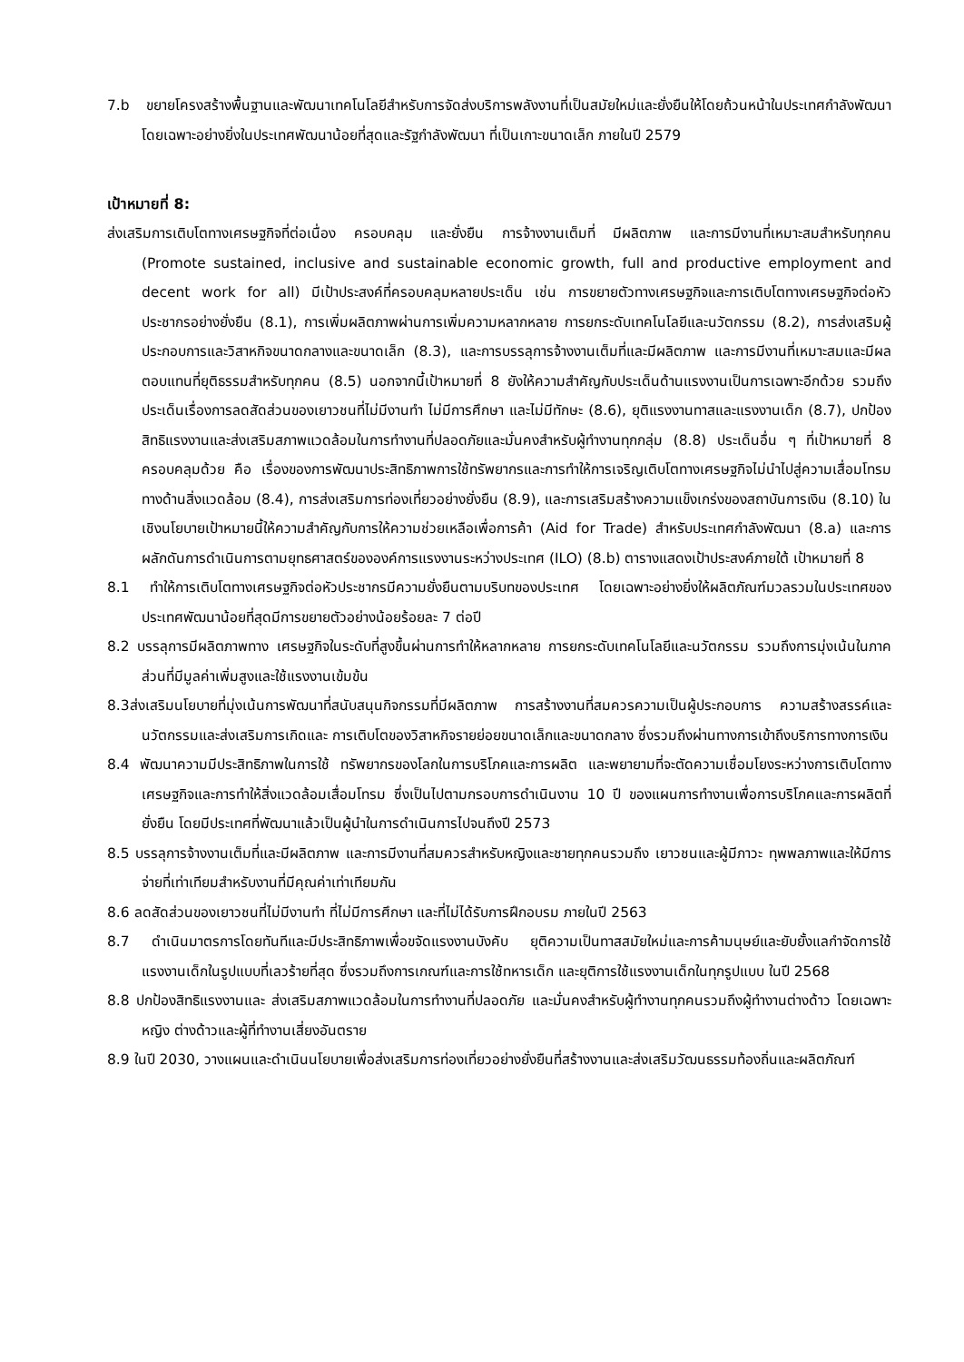7.b ขยายโครงสร้างพื้นฐานและพัฒนาเทคโนโลยีสำหรับการจัดส่งบริการพลังงานที่เป็นสมัยใหม่และยั่งยืนให้โดยถ้วนหน้าในประเทศกำลังพัฒนา โดยเฉพาะอย่างยิ่งในประเทศพัฒนาน้อยที่สุดและรัฐกำลังพัฒนา ที่เป็นเกาะขนาดเล็ก ภายในปี 2579
เป้าหมายที่ 8:
ส่งเสริมการเติบโตทางเศรษฐกิจที่ต่อเนื่อง ครอบคลุม และยั่งยืน การจ้างงานเต็มที่ มีผลิตภาพ และการมีงานที่เหมาะสมสำหรับทุกคน (Promote sustained, inclusive and sustainable economic growth, full and productive employment and decent work for all) มีเป้าประสงค์ที่ครอบคลุมหลายประเด็น เช่น การขยายตัวทางเศรษฐกิจและการเติบโตทางเศรษฐกิจต่อหัวประชากรอย่างยั่งยืน (8.1), การเพิ่มผลิตภาพผ่านการเพิ่มความหลากหลาย การยกระดับเทคโนโลยีและนวัตกรรม (8.2), การส่งเสริมผู้ประกอบการและวิสาหกิจขนาดกลางและขนาดเล็ก (8.3), และการบรรลุการจ้างงานเต็มที่และมีผลิตภาพ และการมีงานที่เหมาะสมและมีผลตอบแทนที่ยุติธรรมสำหรับทุกคน (8.5) นอกจากนี้เป้าหมายที่ 8 ยังให้ความสำคัญกับประเด็นด้านแรงงานเป็นการเฉพาะอีกด้วย รวมถึงประเด็นเรื่องการลดสัดส่วนของเยาวชนที่ไม่มีงานทำ ไม่มีการศึกษา และไม่มีทักษะ (8.6), ยุติแรงงานทาสและแรงงานเด็ก (8.7), ปกป้องสิทธิแรงงานและส่งเสริมสภาพแวดล้อมในการทำงานที่ปลอดภัยและมั่นคงสำหรับผู้ทำงานทุกกลุ่ม (8.8) ประเด็นอื่น ๆ ที่เป้าหมายที่ 8 ครอบคลุมด้วย คือ เรื่องของการพัฒนาประสิทธิภาพการใช้ทรัพยากรและการทำให้การเจริญเติบโตทางเศรษฐกิจไม่นำไปสู่ความเสื่อมโทรมทางด้านสิ่งแวดล้อม (8.4), การส่งเสริมการท่องเที่ยวอย่างยั่งยืน (8.9), และการเสริมสร้างความแข็งเกร่งของสถาบันการเงิน (8.10) ในเชิงนโยบายเป้าหมายนี้ให้ความสำคัญกับการให้ความช่วยเหลือเพื่อการค้า (Aid for Trade) สำหรับประเทศกำลังพัฒนา (8.a) และการผลักดันการดำเนินการตามยุทธศาสตร์ขององค์การแรงงานระหว่างประเทศ (ILO) (8.b) ตารางแสดงเป้าประสงค์ภายใต้ เป้าหมายที่ 8
8.1 ทำให้การเติบโตทางเศรษฐกิจต่อหัวประชากรมีความยั่งยืนตามบริบทของประเทศ โดยเฉพาะอย่างยิ่งให้ผลิตภัณฑ์มวลรวมในประเทศของประเทศพัฒนาน้อยที่สุดมีการขยายตัวอย่างน้อยร้อยละ 7 ต่อปี
8.2 บรรลุการมีผลิตภาพทาง เศรษฐกิจในระดับที่สูงขึ้นผ่านการทำให้หลากหลาย การยกระดับเทคโนโลยีและนวัตกรรม รวมถึงการมุ่งเน้นในภาคส่วนที่มีมูลค่าเพิ่มสูงและใช้แรงงานเข้มข้น
8.3ส่งเสริมนโยบายที่มุ่งเน้นการพัฒนาที่สนับสนุนกิจกรรมที่มีผลิตภาพ การสร้างงานที่สมควรความเป็นผู้ประกอบการ ความสร้างสรรค์และนวัตกรรมและส่งเสริมการเกิดและ การเติบโตของวิสาหกิจรายย่อยขนาดเล็กและขนาดกลาง ซึ่งรวมถึงผ่านทางการเข้าถึงบริการทางการเงิน
8.4 พัฒนาความมีประสิทธิภาพในการใช้ ทรัพยากรของโลกในการบริโภคและการผลิต และพยายามที่จะตัดความเชื่อมโยงระหว่างการเติบโตทางเศรษฐกิจและการทำให้สิ่งแวดล้อมเสื่อมโทรม ซึ่งเป็นไปตามกรอบการดำเนินงาน 10 ปี ของแผนการทำงานเพื่อการบริโภคและการผลิตที่ยั่งยืน โดยมีประเทศที่พัฒนาแล้วเป็นผู้นำในการดำเนินการไปจนถึงปี 2573
8.5 บรรลุการจ้างงานเต็มที่และมีผลิตภาพ และการมีงานที่สมควรสำหรับหญิงและชายทุกคนรวมถึง เยาวชนและผู้มีภาวะ ทุพพลภาพและให้มีการจ่ายที่เท่าเทียมสำหรับงานที่มีคุณค่าเท่าเทียมกัน
8.6 ลดสัดส่วนของเยาวชนที่ไม่มีงานทำ ที่ไม่มีการศึกษา และที่ไม่ได้รับการฝึกอบรม ภายในปี 2563
8.7 ดำเนินมาตรการโดยทันทีและมีประสิทธิภาพเพื่อขจัดแรงงานบังคับ ยุติความเป็นทาสสมัยใหม่และการค้ามนุษย์และยับยั้งแลกำจัดการใช้ แรงงานเด็กในรูปแบบที่เลวร้ายที่สุด ซึ่งรวมถึงการเกณฑ์และการใช้ทหารเด็ก และยุติการใช้แรงงานเด็กในทุกรูปแบบ ในปี 2568
8.8 ปกป้องสิทธิแรงงานและ ส่งเสริมสภาพแวดล้อมในการทำงานที่ปลอดภัย และมั่นคงสำหรับผู้ทำงานทุกคนรวมถึงผู้ทำงานต่างด้าว โดยเฉพาะหญิง ต่างด้าวและผู้ที่ทำงานเสี่ยงอันตราย
8.9 ในปี 2030, วางแผนและดำเนินนโยบายเพื่อส่งเสริมการท่องเที่ยวอย่างยั่งยืนที่สร้างงานและส่งเสริมวัฒนธรรมท้องถิ่นและผลิตภัณฑ์